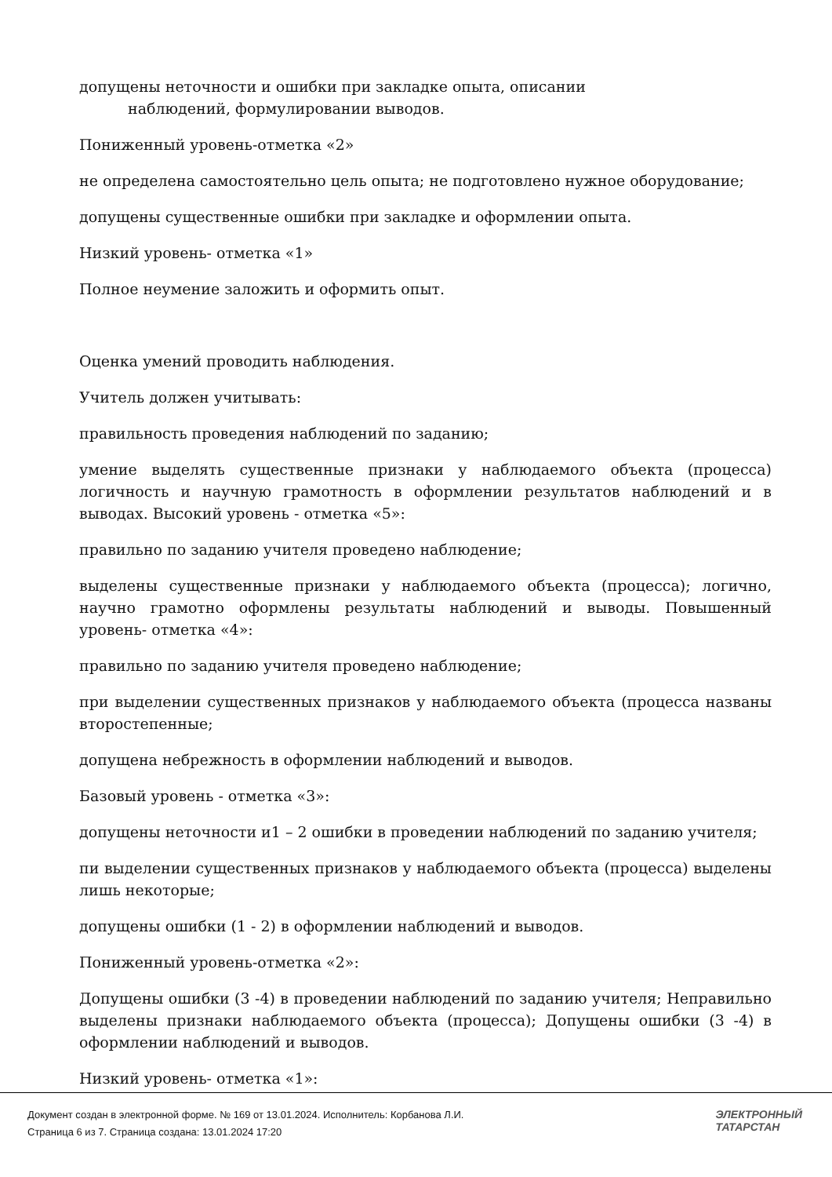допущены неточности и ошибки при закладке опыта, описании
наблюдений, формулировании выводов.
Пониженный уровень-отметка «2»
не определена самостоятельно цель опыта; не подготовлено нужное оборудование;
допущены существенные ошибки при закладке и оформлении опыта.
Низкий уровень- отметка «1»
Полное неумение заложить и оформить опыт.
Оценка умений проводить наблюдения.
Учитель должен учитывать:
правильность проведения наблюдений по заданию;
умение выделять существенные признаки у наблюдаемого объекта (процесса) логичность и научную грамотность в оформлении результатов наблюдений и в выводах. Высокий уровень - отметка «5»:
правильно по заданию учителя проведено наблюдение;
выделены существенные признаки у наблюдаемого объекта (процесса); логично, научно грамотно оформлены результаты наблюдений и выводы. Повышенный уровень- отметка «4»:
правильно по заданию учителя проведено наблюдение;
при выделении существенных признаков у наблюдаемого объекта (процесса названы второстепенные;
допущена небрежность в оформлении наблюдений и выводов.
Базовый уровень - отметка «3»:
допущены неточности и1 – 2 ошибки в проведении наблюдений по заданию учителя;
пи выделении существенных признаков у наблюдаемого объекта (процесса) выделены лишь некоторые;
допущены ошибки (1 - 2) в оформлении наблюдений и выводов.
Пониженный уровень-отметка «2»:
Допущены ошибки (3 -4) в проведении наблюдений по заданию учителя; Неправильно выделены признаки наблюдаемого объекта (процесса); Допущены ошибки (3 -4) в оформлении наблюдений и выводов.
Низкий уровень- отметка «1»:
Документ создан в электронной форме. № 169 от 13.01.2024. Исполнитель: Корбанова Л.И.
Страница 6 из 7. Страница создана: 13.01.2024 17:20
ЭЛЕКТРОННЫЙ
ТАТАРСТАН